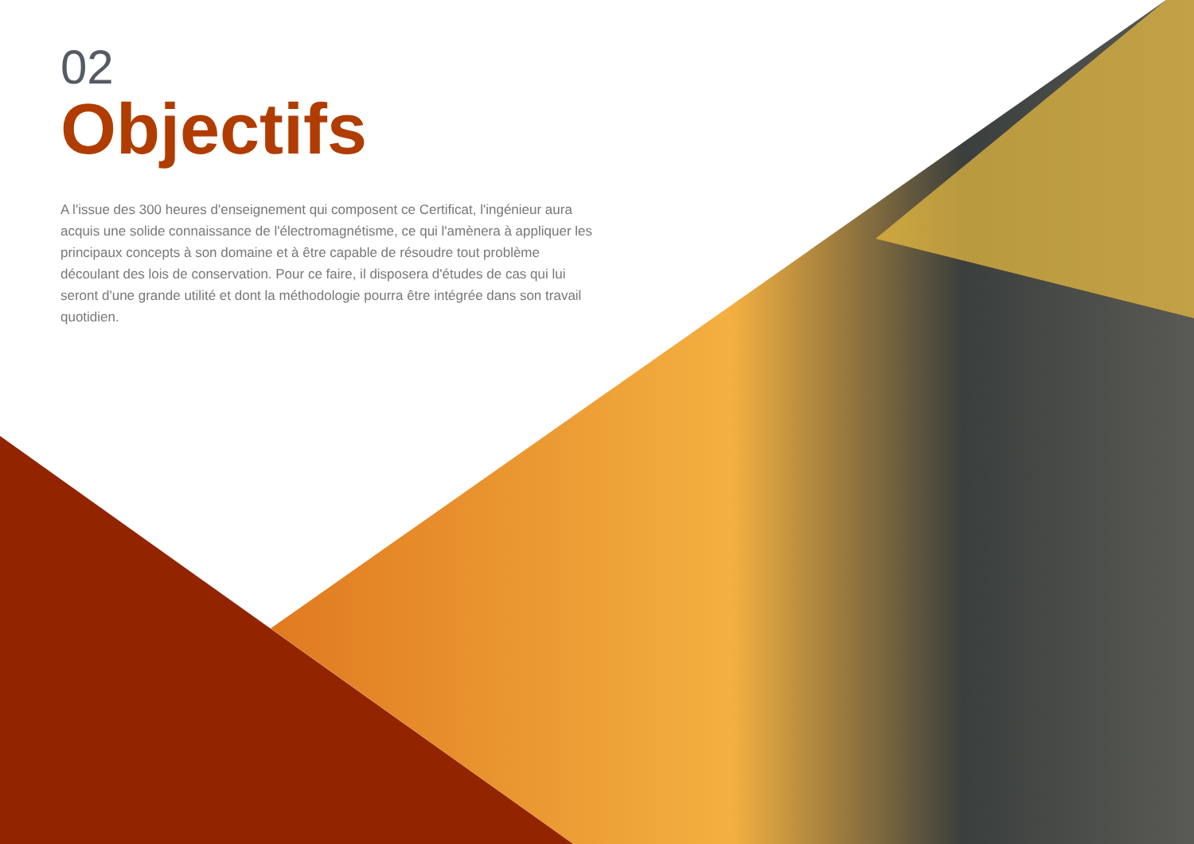02
Objectifs
A l'issue des 300 heures d'enseignement qui composent ce Certificat, l'ingénieur aura acquis une solide connaissance de l'électromagnétisme, ce qui l'amènera à appliquer les principaux concepts à son domaine et à être capable de résoudre tout problème découlant des lois de conservation. Pour ce faire, il disposera d'études de cas qui lui seront d'une grande utilité et dont la méthodologie pourra être intégrée dans son travail quotidien.